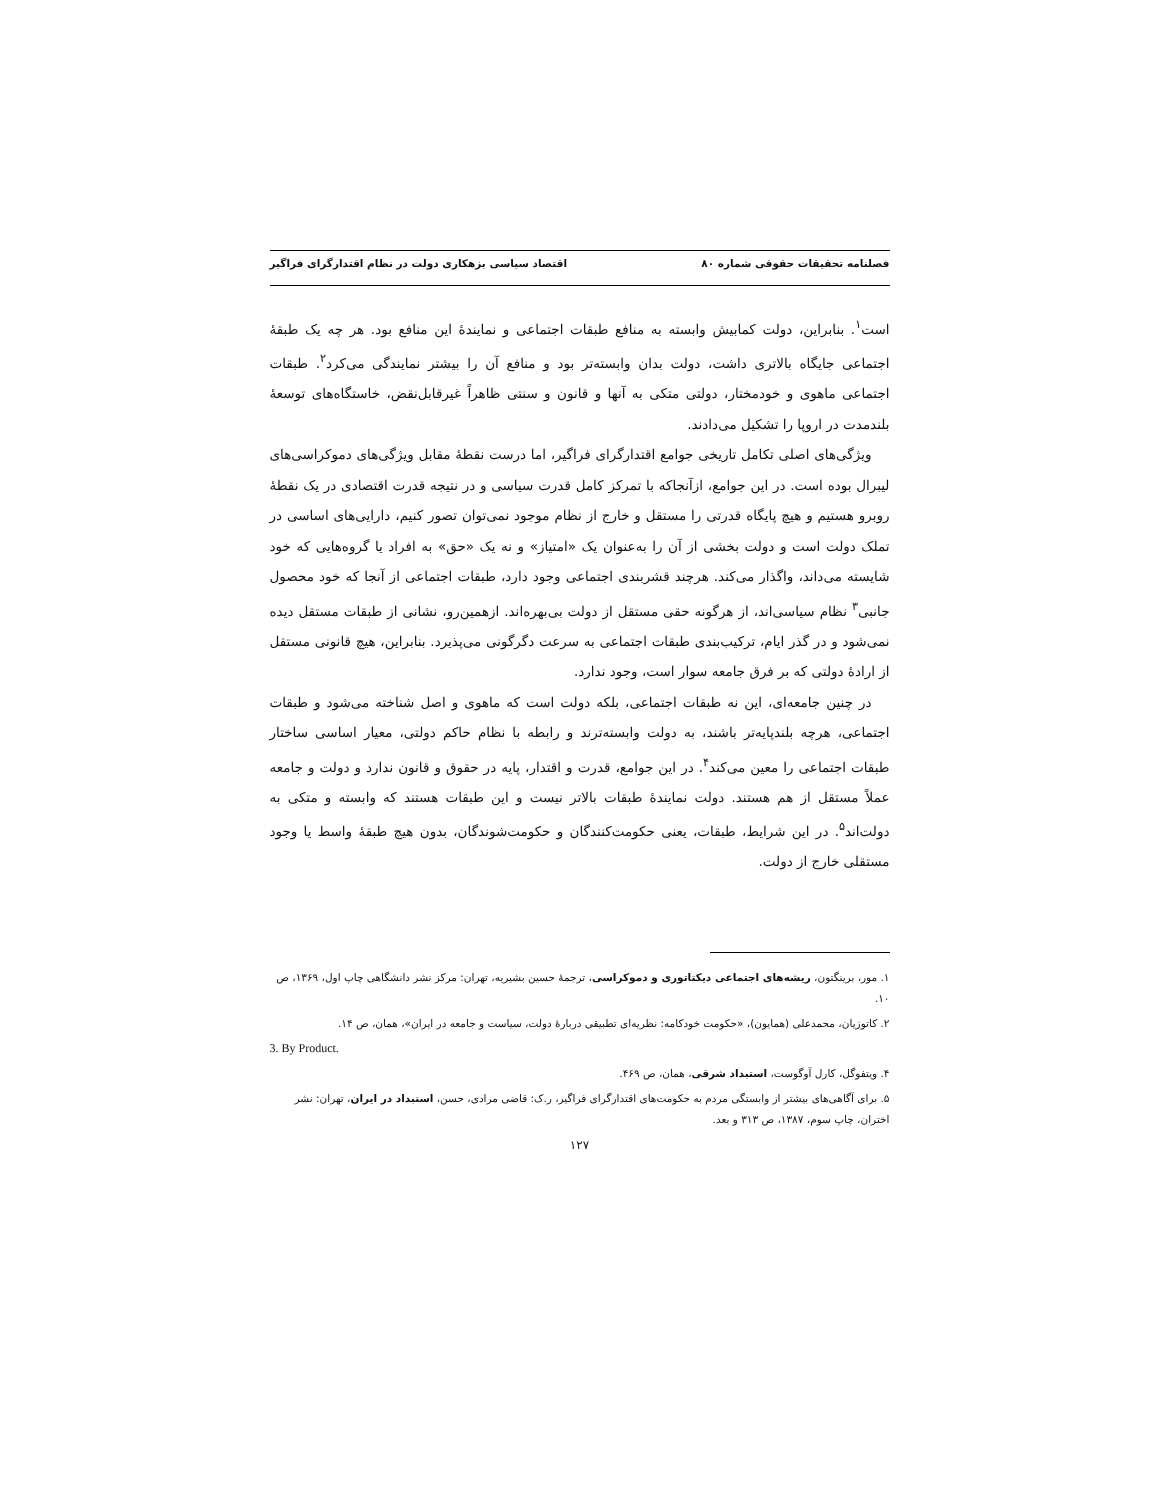فصلنامه تحقیقات حقوقی شماره ۸۰ اقتصاد سیاسی بزهکاری دولت در نظام اقتدارگرای فراگیر
است<sup>۱</sup>. بنابراین، دولت کمابیش وابسته به منافع طبقات اجتماعی و نمایندهٔ این منافع بود. هر چه یک طبقهٔ اجتماعی جایگاه بالاتری داشت، دولت بدان وابسته‌تر بود و منافع آن را بیشتر نمایندگی می‌کرد<sup>۲</sup>. طبقات اجتماعی ماهوی و خودمختار، دولتی متکی به آنها و قانون و سنتی ظاهراً غیرقابل‌نقض، خاستگاه‌های توسعهٔ بلندمدت در اروپا را تشکیل می‌دادند.
ویژگی‌های اصلی تکامل تاریخی جوامع اقتدارگرای فراگیر، اما درست نقطهٔ مقابل ویژگی‌های دموکراسی‌های لیبرال بوده است. در این جوامع، ازآنجاکه با تمرکز کامل قدرت سیاسی و در نتیجه قدرت اقتصادی در یک نقطهٔ روبرو هستیم و هیچ پایگاه قدرتی را مستقل و خارج از نظام موجود نمی‌توان تصور کنیم، دارایی‌های اساسی در تملک دولت است و دولت بخشی از آن را به‌عنوان یک «امتیاز» و نه یک «حق» به افراد یا گروه‌هایی که خود شایسته می‌داند، واگذار می‌کند. هرچند قشربندی اجتماعی وجود دارد، طبقات اجتماعی از آنجا که خود محصول جانبی<sup>۳</sup> نظام سیاسی‌اند، از هرگونه حقی مستقل از دولت بی‌بهره‌اند. ازهمین‌رو، نشانی از طبقات مستقل دیده نمی‌شود و در گذر ایام، ترکیب‌بندی طبقات اجتماعی به سرعت دگرگونی می‌پذیرد. بنابراین، هیچ قانونی مستقل از ارادهٔ دولتی که بر فرق جامعه سوار است، وجود ندارد.
در چنین جامعه‌ای، این نه طبقات اجتماعی، بلکه دولت است که ماهوی و اصل شناخته می‌شود و طبقات اجتماعی، هرچه بلندپایه‌تر باشند، به دولت وابسته‌ترند و رابطه با نظام حاکم دولتی، معیار اساسی ساختار طبقات اجتماعی را معین می‌کند<sup>۴</sup>. در این جوامع، قدرت و اقتدار، پایه در حقوق و قانون ندارد و دولت و جامعه عملاً مستقل از هم هستند. دولت نمایندهٔ طبقات بالاتر نیست و این طبقات هستند که وابسته و متکی به دولت‌اند<sup>۵</sup>. در این شرایط، طبقات، یعنی حکومت‌کنندگان و حکومت‌شوندگان، بدون هیچ طبقهٔ واسط یا وجود مستقلی خارج از دولت.
۱. مور، برینگتون، ریشه‌های اجتماعی دیکتاتوری و دموکراسی، ترجمهٔ حسین بشیریه، تهران: مرکز نشر دانشگاهی چاپ اول، ۱۳۶۹، ص ۱۰.
۲. کاتوزیان، محمدعلی (همایون)، «حکومت خودکامه: نظریه‌ای تطبیقی دربارهٔ دولت، سیاست و جامعه در ایران»، همان، ص ۱۴.
3. By Product.
۴. ویتفوگل، کارل آوگوست، استبداد شرقی، همان، ص ۴۶۹.
۵. برای آگاهی‌های بیشتر از وابستگی مردم به حکومت‌های اقتدارگرای فراگیر، ر.ک: قاضی مرادی، حسن، استبداد در ایران، تهران: نشر اختران، چاپ سوم، ۱۳۸۷، ص ۳۱۳ و بعد.
۱۲۷